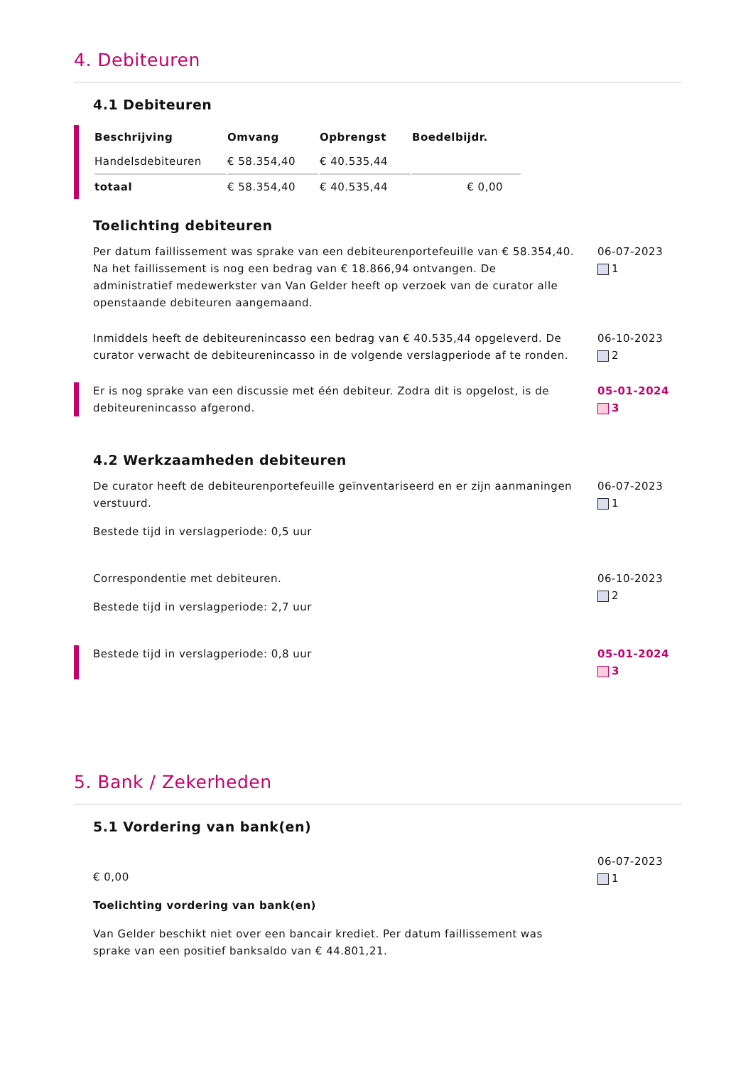4. Debiteuren
4.1 Debiteuren
| Beschrijving | Omvang | Opbrengst | Boedelbijdr. |
| --- | --- | --- | --- |
| Handelsdebiteuren | € 58.354,40 | € 40.535,44 | |
| totaal | € 58.354,40 | € 40.535,44 | € 0,00 |
Toelichting debiteuren
Per datum faillissement was sprake van een debiteurenportefeuille van € 58.354,40. Na het faillissement is nog een bedrag van € 18.866,94 ontvangen. De administratief medewerkster van Van Gelder heeft op verzoek van de curator alle openstaande debiteuren aangemaand.
06-07-2023
1
Inmiddels heeft de debiteurenincasso een bedrag van € 40.535,44 opgeleverd. De curator verwacht de debiteurenincasso in de volgende verslagperiode af te ronden.
06-10-2023
2
Er is nog sprake van een discussie met één debiteur. Zodra dit is opgelost, is de debiteurenincasso afgerond.
05-01-2024
3
4.2 Werkzaamheden debiteuren
De curator heeft de debiteurenportefeuille geïnventariseerd en er zijn aanmaningen verstuurd.
Bestede tijd in verslagperiode: 0,5 uur
06-07-2023
1
Correspondentie met debiteuren.
Bestede tijd in verslagperiode: 2,7 uur
06-10-2023
2
Bestede tijd in verslagperiode: 0,8 uur 05-01-2024
3
5. Bank / Zekerheden
5.1 Vordering van bank(en)
€ 0,00
Toelichting vordering van bank(en)
Van Gelder beschikt niet over een bancair krediet. Per datum faillissement was sprake van een positief banksaldo van € 44.801,21.
06-07-2023
1